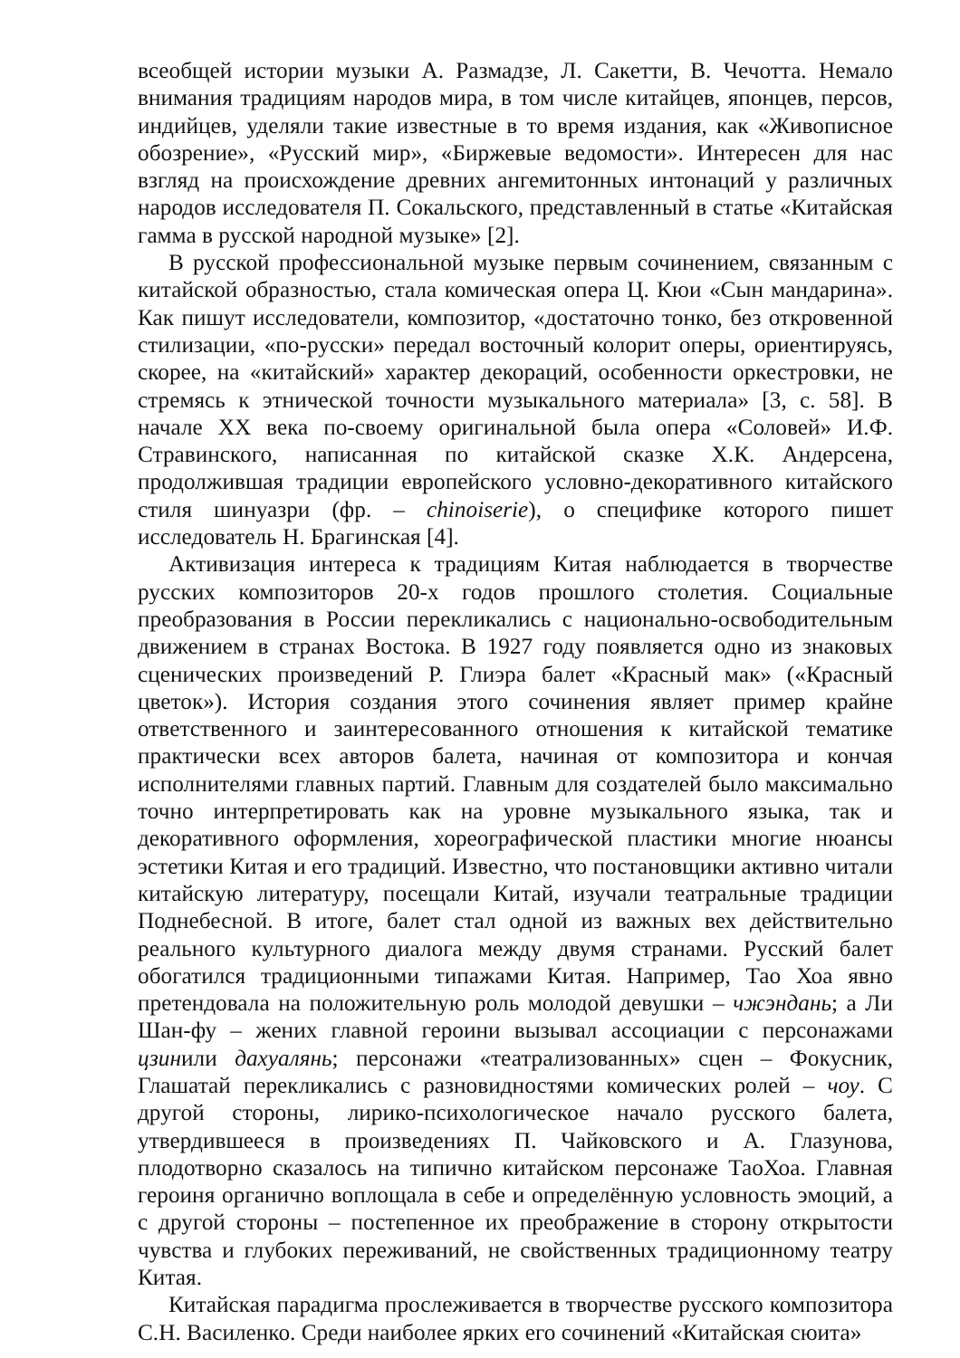всеобщей истории музыки А. Размадзе, Л. Сакетти, В. Чечотта. Немало внимания традициям народов мира, в том числе китайцев, японцев, персов, индийцев, уделяли такие известные в то время издания, как «Живописное обозрение», «Русский мир», «Биржевые ведомости». Интересен для нас взгляд на происхождение древних ангемитонных интонаций у различных народов исследователя П. Сокальского, представленный в статье «Китайская гамма в русской народной музыке» [2].
В русской профессиональной музыке первым сочинением, связанным с китайской образностью, стала комическая опера Ц. Кюи «Сын мандарина». Как пишут исследователи, композитор, «достаточно тонко, без откровенной стилизации, «по-русски» передал восточный колорит оперы, ориентируясь, скорее, на «китайский» характер декораций, особенности оркестровки, не стремясь к этнической точности музыкального материала» [3, с. 58]. В начале XX века по-своему оригинальной была опера «Соловей» И.Ф. Стравинского, написанная по китайской сказке Х.К. Андерсена, продолжившая традиции европейского условно-декоративного китайского стиля шинуазри (фр. – chinoiserie), о специфике которого пишет исследователь Н. Брагинская [4].
Активизация интереса к традициям Китая наблюдается в творчестве русских композиторов 20-х годов прошлого столетия. Социальные преобразования в России перекликались с национально-освободительным движением в странах Востока. В 1927 году появляется одно из знаковых сценических произведений Р. Глиэра балет «Красный мак» («Красный цветок»). История создания этого сочинения являет пример крайне ответственного и заинтересованного отношения к китайской тематике практически всех авторов балета, начиная от композитора и кончая исполнителями главных партий. Главным для создателей было максимально точно интерпретировать как на уровне музыкального языка, так и декоративного оформления, хореографической пластики многие нюансы эстетики Китая и его традиций. Известно, что постановщики активно читали китайскую литературу, посещали Китай, изучали театральные традиции Поднебесной. В итоге, балет стал одной из важных вех действительно реального культурного диалога между двумя странами. Русский балет обогатился традиционными типажами Китая. Например, Тао Хоа явно претендовала на положительную роль молодой девушки – чжэндань; а Ли Шан-фу – жених главной героини вызывал ассоциации с персонажами цзинили дахуалянь; персонажи «театрализованных» сцен – Фокусник, Глашатай перекликались с разновидностями комических ролей – чоу. С другой стороны, лирико-психологическое начало русского балета, утвердившееся в произведениях П. Чайковского и А. Глазунова, плодотворно сказалось на типично китайском персонаже ТаоХоа. Главная героиня органично воплощала в себе и определённую условность эмоций, а с другой стороны – постепенное их преображение в сторону открытости чувства и глубоких переживаний, не свойственных традиционному театру Китая.
Китайская парадигма прослеживается в творчестве русского композитора С.Н. Василенко. Среди наиболее ярких его сочинений «Китайская сюита»